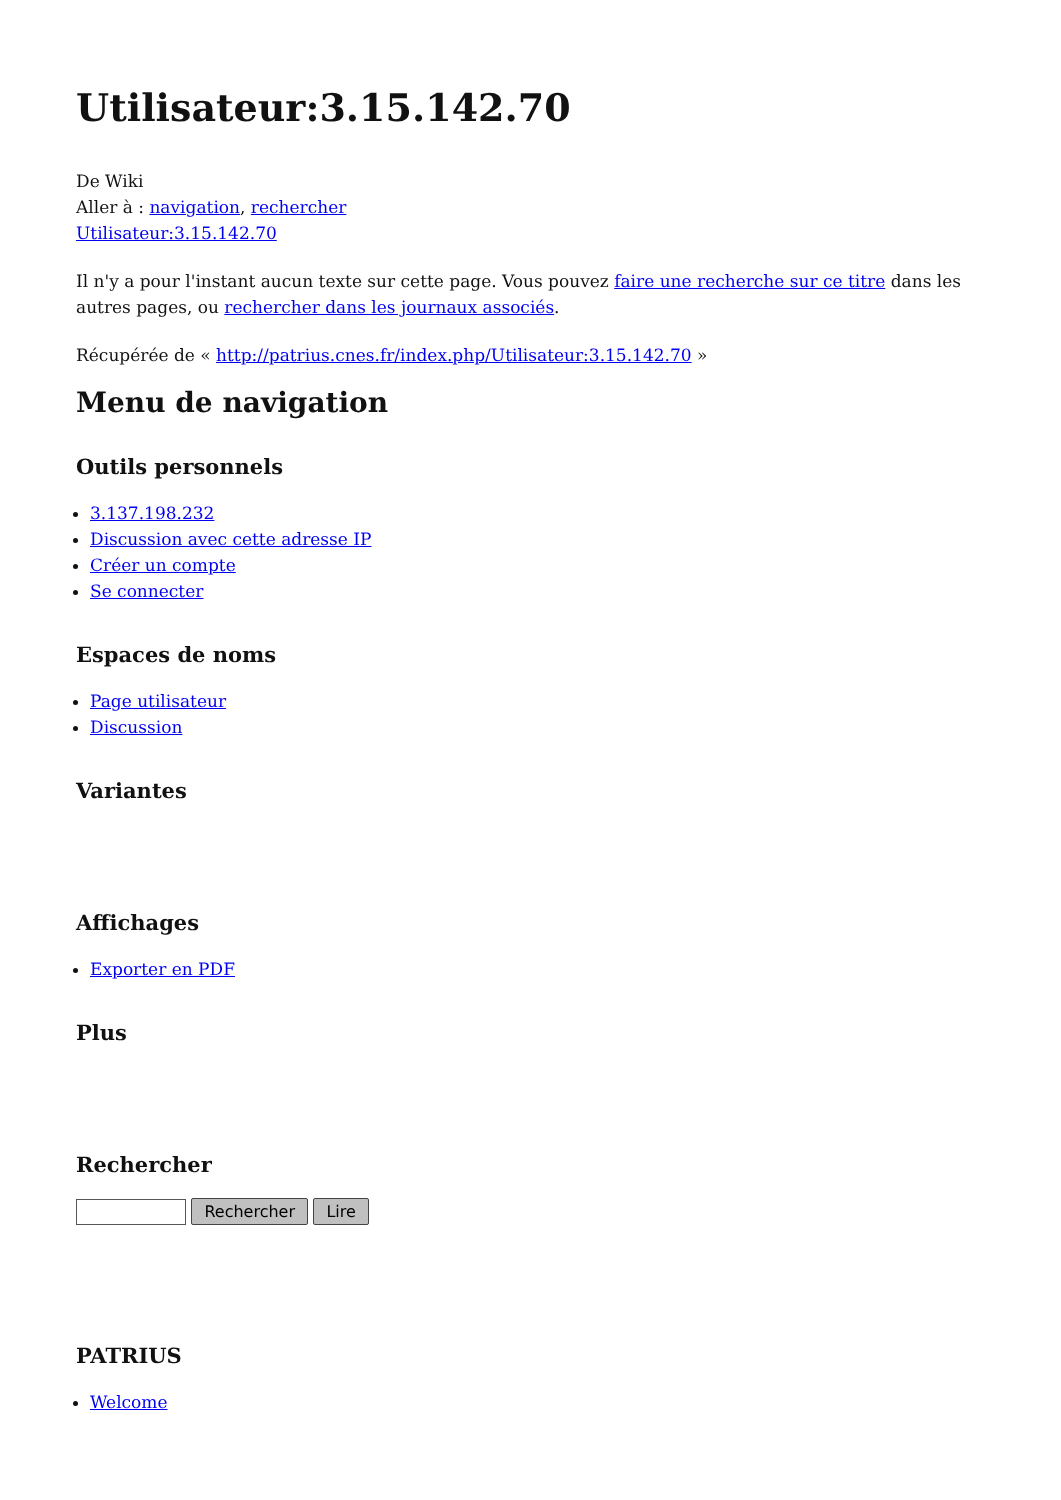Utilisateur:3.15.142.70
De Wiki
Aller à : navigation, rechercher
Utilisateur:3.15.142.70
Il n'y a pour l'instant aucun texte sur cette page. Vous pouvez faire une recherche sur ce titre dans les autres pages, ou rechercher dans les journaux associés.
Récupérée de « http://patrius.cnes.fr/index.php/Utilisateur:3.15.142.70 »
Menu de navigation
Outils personnels
3.137.198.232
Discussion avec cette adresse IP
Créer un compte
Se connecter
Espaces de noms
Page utilisateur
Discussion
Variantes
Affichages
Exporter en PDF
Plus
Rechercher
Rechercher Lire
PATRIUS
Welcome